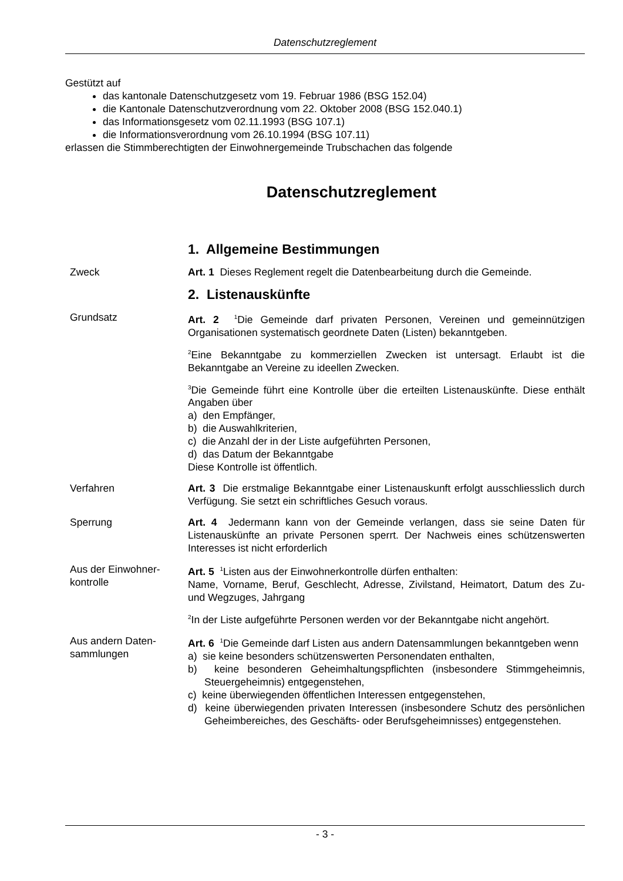Datenschutzreglement
Gestützt auf
das kantonale Datenschutzgesetz vom 19. Februar 1986 (BSG 152.04)
die Kantonale Datenschutzverordnung vom 22. Oktober 2008 (BSG 152.040.1)
das Informationsgesetz vom 02.11.1993 (BSG 107.1)
die Informationsverordnung vom 26.10.1994 (BSG 107.11)
erlassen die Stimmberechtigten der Einwohnergemeinde Trubschachen das folgende
Datenschutzreglement
1. Allgemeine Bestimmungen
Zweck Art. 1 Dieses Reglement regelt die Datenbearbeitung durch die Gemeinde.
2. Listenauskünfte
Grundsatz Art. 2 <sup>1</sup>Die Gemeinde darf privaten Personen, Vereinen und gemeinnützigen Organisationen systematisch geordnete Daten (Listen) bekanntgeben.
<sup>2</sup> Eine Bekanntgabe zu kommerziellen Zwecken ist untersagt. Erlaubt ist die Bekanntgabe an Vereine zu ideellen Zwecken.
<sup>3</sup> Die Gemeinde führt eine Kontrolle über die erteilten Listenauskünfte. Diese enthält Angaben über
a) den Empfänger,
b) die Auswahlkriterien,
c) die Anzahl der in der Liste aufgeführten Personen,
d) das Datum der Bekanntgabe
Diese Kontrolle ist öffentlich.
Verfahren Art. 3 Die erstmalige Bekanntgabe einer Listenauskunft erfolgt ausschliesslich durch Verfügung. Sie setzt ein schriftliches Gesuch voraus.
Sperrung Art. 4 Jedermann kann von der Gemeinde verlangen, dass sie seine Daten für Listenauskünfte an private Personen sperrt. Der Nachweis eines schützenswerten Interesses ist nicht erforderlich
Aus der Einwohner-
kontrolle
Art. 5 <sup>1</sup>Listen aus der Einwohnerkontrolle dürfen enthalten:
Name, Vorname, Beruf, Geschlecht, Adresse, Zivilstand, Heimatort, Datum des Zu- und Wegzuges, Jahrgang
<sup>2</sup> In der Liste aufgeführte Personen werden vor der Bekanntgabe nicht angehört.
Aus andern Daten-
sammlungen
Art. 6 <sup>1</sup>Die Gemeinde darf Listen aus andern Datensammlungen bekanntgeben wenn
a) sie keine besonders schützenswerten Personendaten enthalten,
b) keine besonderen Geheimhaltungspflichten (insbesondere Stimmgeheimnis, Steuergeheimnis) entgegenstehen,
c) keine überwiegenden öffentlichen Interessen entgegenstehen,
d) keine überwiegenden privaten Interessen (insbesondere Schutz des persönlichen Geheimbereiches, des Geschäfts- oder Berufsgeheimnisses) entgegenstehen.
- 3 -